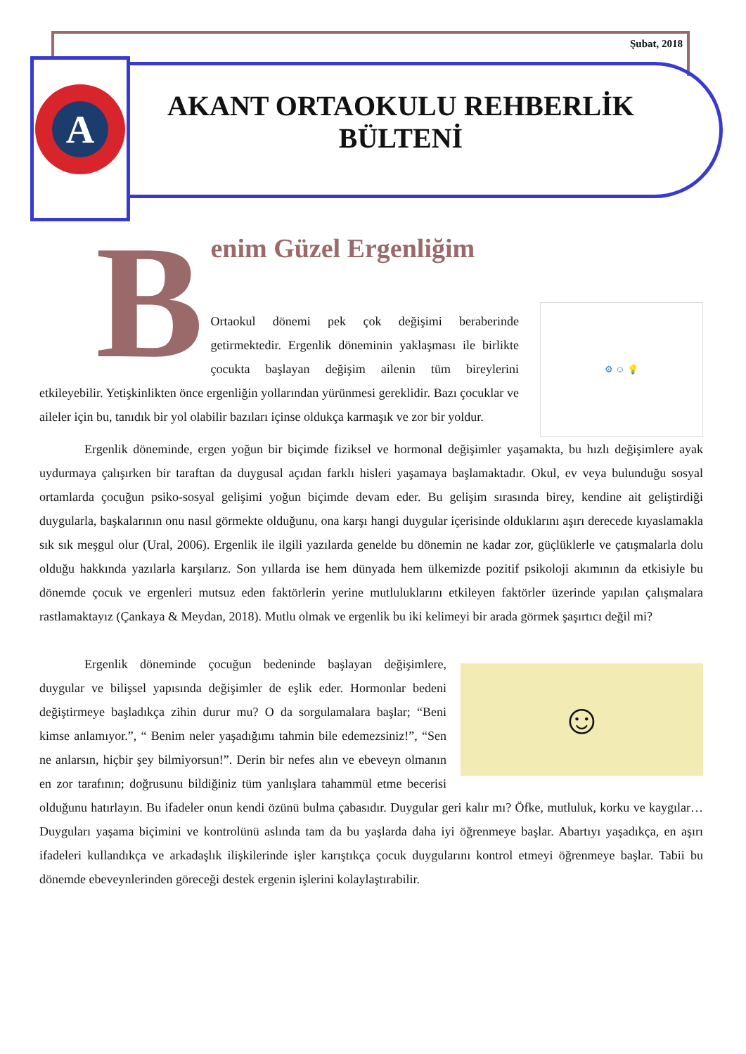Şubat, 2018
A
AKANT ORTAOKULU REHBERLİK BÜLTENİ
B
⚙ ☺ 💡
enim Güzel Ergenliğim
Ortaokul dönemi pek çok değişimi beraberinde getirmektedir. Ergenlik döneminin yaklaşması ile birlikte çocukta başlayan değişim ailenin tüm bireylerini etkileyebilir. Yetişkinlikten önce ergenliğin yollarından yürünmesi gereklidir. Bazı çocuklar ve aileler için bu, tanıdık bir yol olabilir bazıları içinse oldukça karmaşık ve zor bir yoldur.
Ergenlik döneminde, ergen yoğun bir biçimde fiziksel ve hormonal değişimler yaşamakta, bu hızlı değişimlere ayak uydurmaya çalışırken bir taraftan da duygusal açıdan farklı hisleri yaşamaya başlamaktadır. Okul, ev veya bulunduğu sosyal ortamlarda çocuğun psiko-sosyal gelişimi yoğun biçimde devam eder. Bu gelişim sırasında birey, kendine ait geliştirdiği duygularla, başkalarının onu nasıl görmekte olduğunu, ona karşı hangi duygular içerisinde olduklarını aşırı derecede kıyaslamakla sık sık meşgul olur (Ural, 2006). Ergenlik ile ilgili yazılarda genelde bu dönemin ne kadar zor, güçlüklerle ve çatışmalarla dolu olduğu hakkında yazılarla karşılarız. Son yıllarda ise hem dünyada hem ülkemizde pozitif psikoloji akımının da etkisiyle bu dönemde çocuk ve ergenleri mutsuz eden faktörlerin yerine mutluluklarını etkileyen faktörler üzerinde yapılan çalışmalara rastlamaktayız (Çankaya & Meydan, 2018). Mutlu olmak ve ergenlik bu iki kelimeyi bir arada görmek şaşırtıcı değil mi?
☺
Ergenlik döneminde çocuğun bedeninde başlayan değişimlere, duygular ve bilişsel yapısında değişimler de eşlik eder. Hormonlar bedeni değiştirmeye başladıkça zihin durur mu? O da sorgulamalara başlar; “Beni kimse anlamıyor.”, “ Benim neler yaşadığımı tahmin bile edemezsiniz!”, “Sen ne anlarsın, hiçbir şey bilmiyorsun!”. Derin bir nefes alın ve ebeveyn olmanın en zor tarafının; doğrusunu bildiğiniz tüm yanlışlara tahammül etme becerisi olduğunu hatırlayın. Bu ifadeler onun kendi özünü bulma çabasıdır. Duygular geri kalır mı? Öfke, mutluluk, korku ve kaygılar… Duyguları yaşama biçimini ve kontrolünü aslında tam da bu yaşlarda daha iyi öğrenmeye başlar. Abartıyı yaşadıkça, en aşırı ifadeleri kullandıkça ve arkadaşlık ilişkilerinde işler karıştıkça çocuk duygularını kontrol etmeyi öğrenmeye başlar. Tabii bu dönemde ebeveynlerinden göreceği destek ergenin işlerini kolaylaştırabilir.